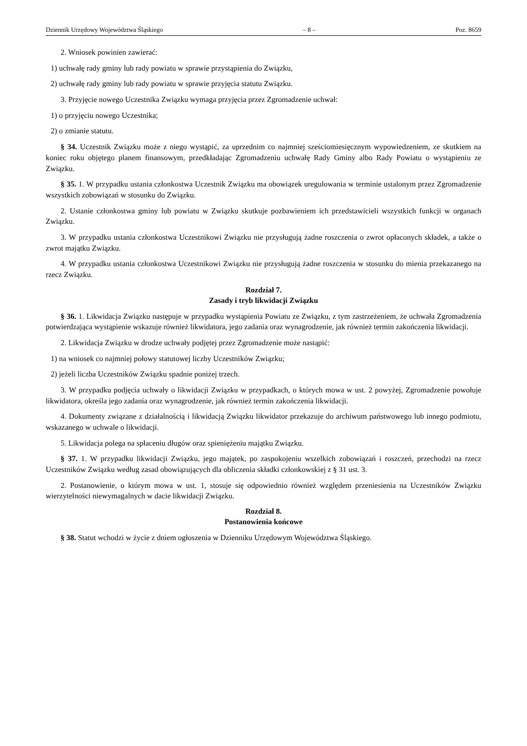Dziennik Urzędowy Województwa Śląskiego – 8 – Poz. 8659
2. Wniosek powinien zawierać:
1) uchwałę rady gminy lub rady powiatu w sprawie przystąpienia do Związku,
2) uchwałę rady gminy lub rady powiatu w sprawie przyjęcia statutu Związku.
3. Przyjęcie nowego Uczestnika Związku wymaga przyjęcia przez Zgromadzenie uchwał:
1) o przyjęciu nowego Uczestnika;
2) o zmianie statutu.
§ 34. Uczestnik Związku może z niego wystąpić, za uprzednim co najmniej sześciomiesięcznym wypowiedzeniem, ze skutkiem na koniec roku objętego planem finansowym, przedkładając Zgromadzeniu uchwałę Rady Gminy albo Rady Powiatu o wystąpieniu ze Związku.
§ 35. 1. W przypadku ustania członkostwa Uczestnik Związku ma obowiązek uregulowania w terminie ustalonym przez Zgromadzenie wszystkich zobowiązań w stosunku do Związku.
2. Ustanie członkostwa gminy lub powiatu w Związku skutkuje pozbawieniem ich przedstawicieli wszystkich funkcji w organach Związku.
3. W przypadku ustania członkostwa Uczestnikowi Związku nie przysługują żadne roszczenia o zwrot opłaconych składek, a także o zwrot majątku Związku.
4. W przypadku ustania członkostwa Uczestnikowi Związku nie przysługują żadne roszczenia w stosunku do mienia przekazanego na rzecz Związku.
Rozdział 7.
Zasady i tryb likwidacji Związku
§ 36. 1. Likwidacja Związku następuje w przypadku wystąpienia Powiatu ze Związku, z tym zastrzeżeniem, że uchwała Zgromadzenia potwierdzająca wystąpienie wskazuje również likwidatora, jego zadania oraz wynagrodzenie, jak również termin zakończenia likwidacji.
2. Likwidacja Związku w drodze uchwały podjętej przez Zgromadzenie może nastąpić:
1) na wniosek co najmniej połowy statutowej liczby Uczestników Związku;
2) jeżeli liczba Uczestników Związku spadnie poniżej trzech.
3. W przypadku podjęcia uchwały o likwidacji Związku w przypadkach, o których mowa w ust. 2 powyżej, Zgromadzenie powołuje likwidatora, określa jego zadania oraz wynagrodzenie, jak również termin zakończenia likwidacji.
4. Dokumenty związane z działalnością i likwidacją Związku likwidator przekazuje do archiwum państwowego lub innego podmiotu, wskazanego w uchwale o likwidacji.
5. Likwidacja polega na spłaceniu długów oraz spieniężeniu majątku Związku.
§ 37. 1. W przypadku likwidacji Związku, jego majątek, po zaspokojeniu wszelkich zobowiązań i roszczeń, przechodzi na rzecz Uczestników Związku według zasad obowiązujących dla obliczenia składki członkowskiej z § 31 ust. 3.
2. Postanowienie, o którym mowa w ust. 1, stosuje się odpowiednio również względem przeniesienia na Uczestników Związku wierzytelności niewymagalnych w dacie likwidacji Związku.
Rozdział 8.
Postanowienia końcowe
§ 38. Statut wchodzi w życie z dniem ogłoszenia w Dzienniku Urzędowym Województwa Śląskiego.